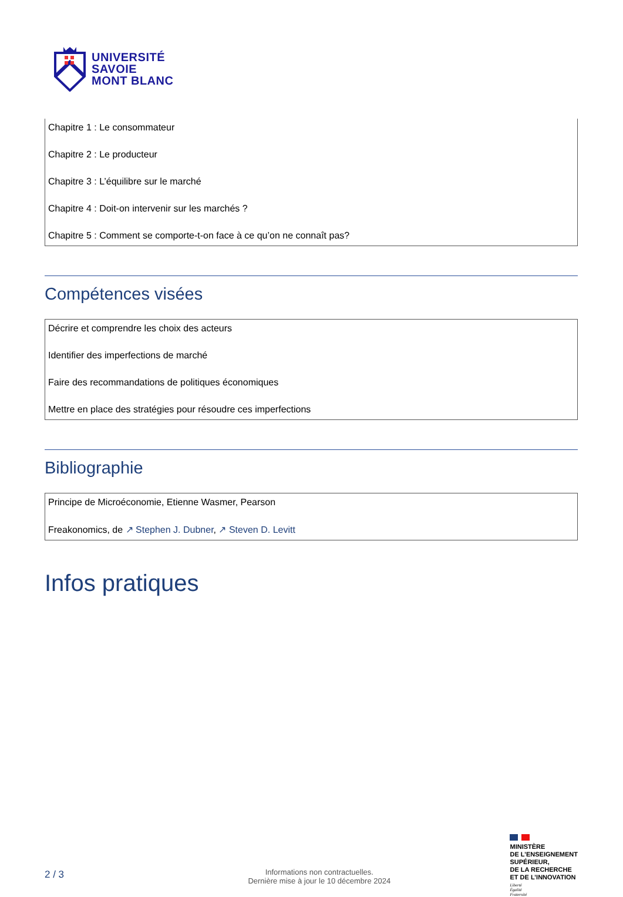UNIVERSITÉ
SAVOIE
MONT BLANC
Chapitre 1 : Le consommateur
Chapitre 2 : Le producteur
Chapitre 3 : L’équilibre sur le marché
Chapitre 4 : Doit-on intervenir sur les marchés ?
Chapitre 5 : Comment se comporte-t-on face à ce qu’on ne connaît pas?
Compétences visées
Décrire et comprendre les choix des acteurs
Identifier des imperfections de marché
Faire des recommandations de politiques économiques
Mettre en place des stratégies pour résoudre ces imperfections
Bibliographie
Principe de Microéconomie, Etienne Wasmer, Pearson
Freakonomics, de ↗ Stephen J. Dubner, ↗ Steven D. Levitt
Infos pratiques
2 / 3
Informations non contractuelles.
Dernière mise à jour le 10 décembre 2024
MINISTÈRE
DE L’ENSEIGNEMENT
SUPÉRIEUR,
DE LA RECHERCHE
ET DE L’INNOVATION
Liberté
Égalité
Fraternité